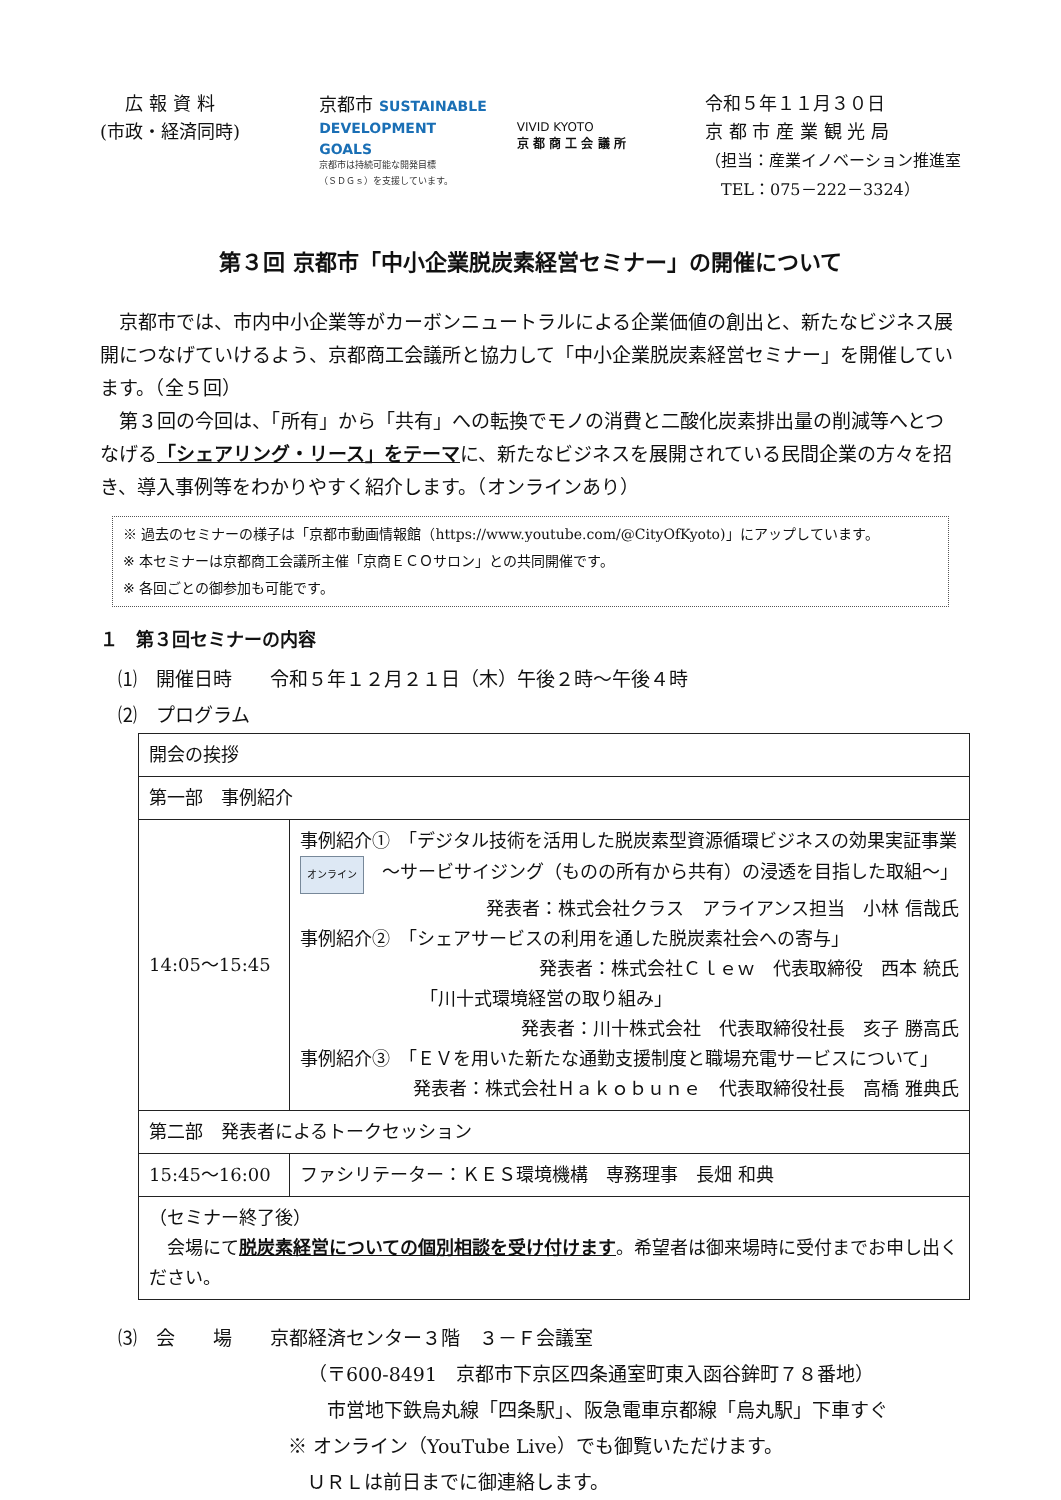広 報 資 料
(市政・経済同時)
京都市 SUSTAINABLE
DEVELOPMENT
GOALS
京都市は持続可能な開発目標
（ＳＤＧｓ）を支援しています。
VIVID KYOTO
京 都 商 工 会 議 所
令和５年１１月３０日
京 都 市 産 業 観 光 局
（担当：産業イノベーション推進室
　TEL：075－222－3324）
第３回 京都市「中小企業脱炭素経営セミナー」の開催について
　京都市では、市内中小企業等がカーボンニュートラルによる企業価値の創出と、新たなビジネス展開につなげていけるよう、京都商工会議所と協力して「中小企業脱炭素経営セミナー」を開催しています。（全５回）
　第３回の今回は、「所有」から「共有」への転換でモノの消費と二酸化炭素排出量の削減等へとつなげる「シェアリング・リース」をテーマに、新たなビジネスを展開されている民間企業の方々を招き、導入事例等をわかりやすく紹介します。（オンラインあり）
※ 過去のセミナーの様子は「京都市動画情報館（https://www.youtube.com/@CityOfKyoto)」にアップしています。
※ 本セミナーは京都商工会議所主催「京商ＥＣＯサロン」との共同開催です。
※ 各回ごとの御参加も可能です。
１　第３回セミナーの内容
⑴　開催日時　　令和５年１２月２１日（木）午後２時～午後４時
⑵　プログラム
| 開会の挨拶 | |
| 第一部 事例紹介 | |
| 14:05～15:45 | 事例紹介① 「デジタル技術を活用した脱炭素型資源循環ビジネスの効果実証事業 オンライン ～サービサイジング（ものの所有から共有）の浸透を目指した取組～」 発表者：株式会社クラス アライアンス担当 小林 信哉氏 事例紹介② 「シェアサービスの利用を通した脱炭素社会への寄与」 発表者：株式会社Ｃｌｅｗ 代表取締役 西本 統氏 「川十式環境経営の取り組み」 発表者：川十株式会社 代表取締役社長 亥子 勝高氏 事例紹介③ 「ＥＶを用いた新たな通勤支援制度と職場充電サービスについて」 発表者：株式会社Ｈａｋｏｂｕｎｅ 代表取締役社長 高橋 雅典氏 |
| 第二部 発表者によるトークセッション | |
| 15:45～16:00 | ファシリテーター：ＫＥＳ環境機構 専務理事 長畑 和典 |
| （セミナー終了後） 会場にて 脱炭素経営についての個別相談を受け付けます 。希望者は御来場時に受付までお申し出ください。 | |
⑶　会　　場　　京都経済センター３階　３－Ｆ会議室
（〒600-8491　京都市下京区四条通室町東入函谷鉾町７８番地）
　市営地下鉄烏丸線「四条駅」、阪急電車京都線「烏丸駅」下車すぐ
※ オンライン（YouTube Live）でも御覧いただけます。
　ＵＲＬは前日までに御連絡します。